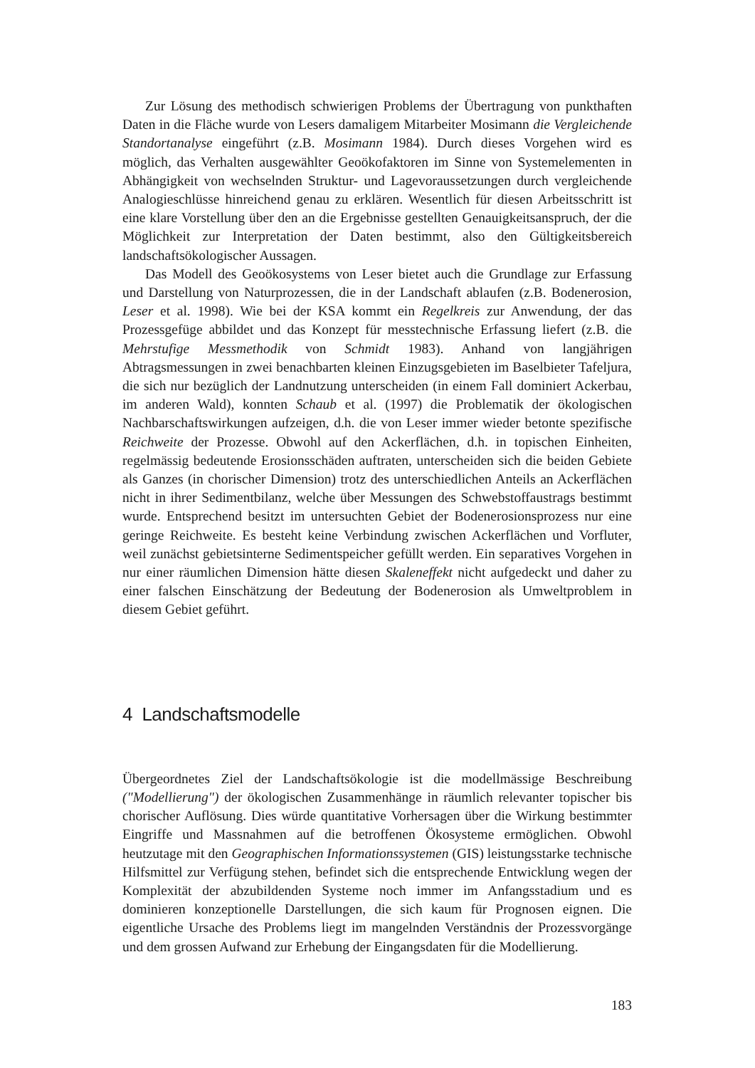Zur Lösung des methodisch schwierigen Problems der Übertragung von punkthaften Daten in die Fläche wurde von Lesers damaligem Mitarbeiter Mosimann die Vergleichende Standortanalyse eingeführt (z.B. Mosimann 1984). Durch dieses Vorgehen wird es möglich, das Verhalten ausgewählter Geoökofaktoren im Sinne von Systemelementen in Abhängigkeit von wechselnden Struktur- und Lagevoraussetzungen durch vergleichende Analogieschlüsse hinreichend genau zu erklären. Wesentlich für diesen Arbeitsschritt ist eine klare Vorstellung über den an die Ergebnisse gestellten Genauigkeitsanspruch, der die Möglichkeit zur Interpretation der Daten bestimmt, also den Gültigkeitsbereich landschaftsökologischer Aussagen.
Das Modell des Geoökosystems von Leser bietet auch die Grundlage zur Erfassung und Darstellung von Naturprozessen, die in der Landschaft ablaufen (z.B. Bodenerosion, Leser et al. 1998). Wie bei der KSA kommt ein Regelkreis zur Anwendung, der das Prozessgefüge abbildet und das Konzept für messtechnische Erfassung liefert (z.B. die Mehrstufige Messmethodik von Schmidt 1983). Anhand von langjährigen Abtragsmessungen in zwei benachbarten kleinen Einzugsgebieten im Baselbieter Tafeljura, die sich nur bezüglich der Landnutzung unterscheiden (in einem Fall dominiert Ackerbau, im anderen Wald), konnten Schaub et al. (1997) die Problematik der ökologischen Nachbarschaftswirkungen aufzeigen, d.h. die von Leser immer wieder betonte spezifische Reichweite der Prozesse. Obwohl auf den Ackerflächen, d.h. in topischen Einheiten, regelmässig bedeutende Erosionsschäden auftraten, unterscheiden sich die beiden Gebiete als Ganzes (in chorischer Dimension) trotz des unterschiedlichen Anteils an Ackerflächen nicht in ihrer Sedimentbilanz, welche über Messungen des Schwebstoffaustrags bestimmt wurde. Entsprechend besitzt im untersuchten Gebiet der Bodenerosionsprozess nur eine geringe Reichweite. Es besteht keine Verbindung zwischen Ackerflächen und Vorfluter, weil zunächst gebietsinterne Sedimentspeicher gefüllt werden. Ein separatives Vorgehen in nur einer räumlichen Dimension hätte diesen Skaleneffekt nicht aufgedeckt und daher zu einer falschen Einschätzung der Bedeutung der Bodenerosion als Umweltproblem in diesem Gebiet geführt.
4 Landschaftsmodelle
Übergeordnetes Ziel der Landschaftsökologie ist die modellmässige Beschreibung ("Modellierung") der ökologischen Zusammenhänge in räumlich relevanter topischer bis chorischer Auflösung. Dies würde quantitative Vorhersagen über die Wirkung bestimmter Eingriffe und Massnahmen auf die betroffenen Ökosysteme ermöglichen. Obwohl heutzutage mit den Geographischen Informationssystemen (GIS) leistungsstarke technische Hilfsmittel zur Verfügung stehen, befindet sich die entsprechende Entwicklung wegen der Komplexität der abzubildenden Systeme noch immer im Anfangsstadium und es dominieren konzeptionelle Darstellungen, die sich kaum für Prognosen eignen. Die eigentliche Ursache des Problems liegt im mangelnden Verständnis der Prozessvorgänge und dem grossen Aufwand zur Erhebung der Eingangsdaten für die Modellierung.
183